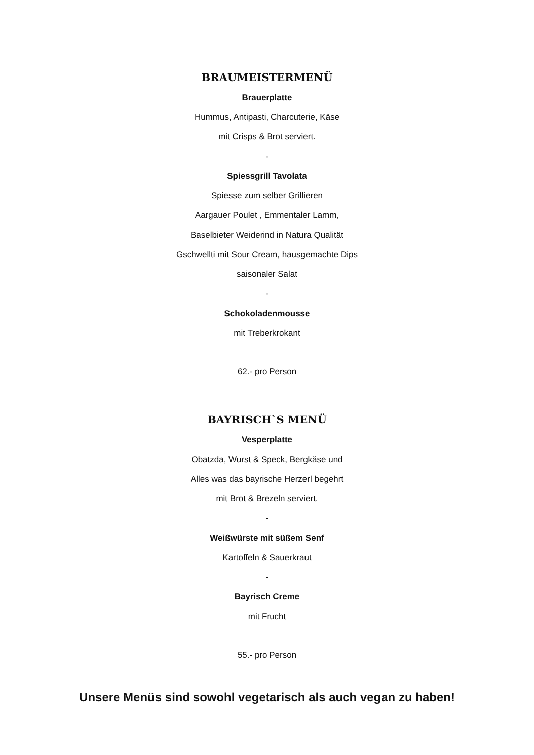BRAUMEISTERMENÜ
Brauerplatte
Hummus, Antipasti, Charcuterie, Käse
mit Crisps & Brot serviert.
-
Spiessgrill Tavolata
Spiesse zum selber Grillieren
Aargauer Poulet , Emmentaler Lamm,
Baselbieter Weiderind in Natura Qualität
Gschwellti mit Sour Cream, hausgemachte Dips
saisonaler Salat
-
Schokoladenmousse
mit Treberkrokant
62.- pro Person
BAYRISCH`S MENÜ
Vesperplatte
Obatzda, Wurst & Speck, Bergkäse und
Alles was das bayrische Herzerl begehrt
mit Brot & Brezeln serviert.
-
Weißwürste mit süßem Senf
Kartoffeln & Sauerkraut
-
Bayrisch Creme
mit Frucht
55.- pro Person
Unsere Menüs sind sowohl vegetarisch als auch vegan zu haben!